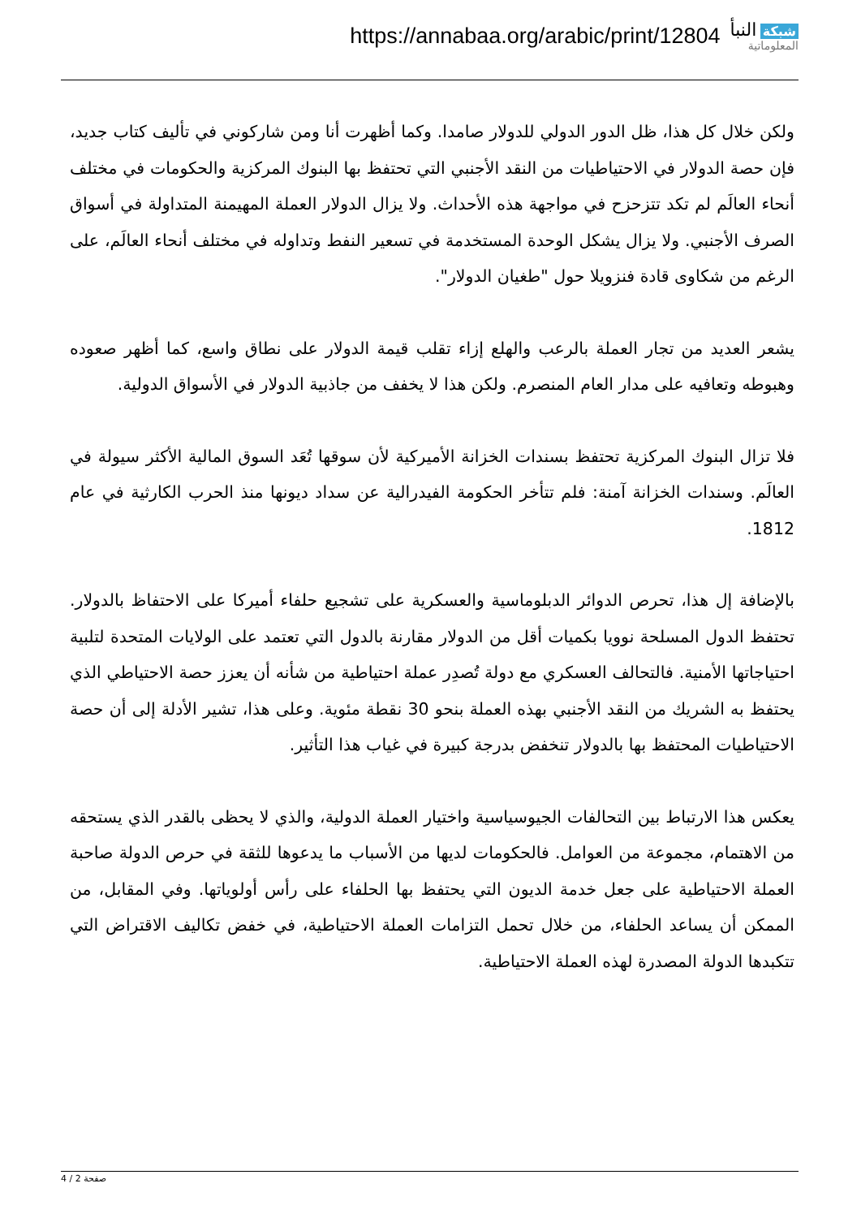https://annabaa.org/arabic/print/12804
شبكة النبأ
المعلوماتية
ولكن خلال كل هذا، ظل الدور الدولي للدولار صامدا. وكما أظهرت أنا ومن شاركوني في تأليف كتاب جديد، فإن حصة الدولار في الاحتياطيات من النقد الأجنبي التي تحتفظ بها البنوك المركزية والحكومات في مختلف أنحاء العالَم لم تكد تتزحزح في مواجهة هذه الأحداث. ولا يزال الدولار العملة المهيمنة المتداولة في أسواق الصرف الأجنبي. ولا يزال يشكل الوحدة المستخدمة في تسعير النفط وتداوله في مختلف أنحاء العالَم، على الرغم من شكاوى قادة فنزويلا حول "طغيان الدولار".
يشعر العديد من تجار العملة بالرعب والهلع إزاء تقلب قيمة الدولار على نطاق واسع، كما أظهر صعوده وهبوطه وتعافيه على مدار العام المنصرم. ولكن هذا لا يخفف من جاذبية الدولار في الأسواق الدولية.
فلا تزال البنوك المركزية تحتفظ بسندات الخزانة الأميركية لأن سوقها تُعَد السوق المالية الأكثر سيولة في العالَم. وسندات الخزانة آمنة: فلم تتأخر الحكومة الفيدرالية عن سداد ديونها منذ الحرب الكارثية في عام 1812.
بالإضافة إل هذا، تحرص الدوائر الدبلوماسية والعسكرية على تشجيع حلفاء أميركا على الاحتفاظ بالدولار. تحتفظ الدول المسلحة نوويا بكميات أقل من الدولار مقارنة بالدول التي تعتمد على الولايات المتحدة لتلبية احتياجاتها الأمنية. فالتحالف العسكري مع دولة تُصدِر عملة احتياطية من شأنه أن يعزز حصة الاحتياطي الذي يحتفظ به الشريك من النقد الأجنبي بهذه العملة بنحو 30 نقطة مئوية. وعلى هذا، تشير الأدلة إلى أن حصة الاحتياطيات المحتفظ بها بالدولار تنخفض بدرجة كبيرة في غياب هذا التأثير.
يعكس هذا الارتباط بين التحالفات الجيوسياسية واختيار العملة الدولية، والذي لا يحظى بالقدر الذي يستحقه من الاهتمام، مجموعة من العوامل. فالحكومات لديها من الأسباب ما يدعوها للثقة في حرص الدولة صاحبة العملة الاحتياطية على جعل خدمة الديون التي يحتفظ بها الحلفاء على رأس أولوياتها. وفي المقابل، من الممكن أن يساعد الحلفاء، من خلال تحمل التزامات العملة الاحتياطية، في خفض تكاليف الاقتراض التي تتكبدها الدولة المصدرة لهذه العملة الاحتياطية.
صفحة 2 / 4